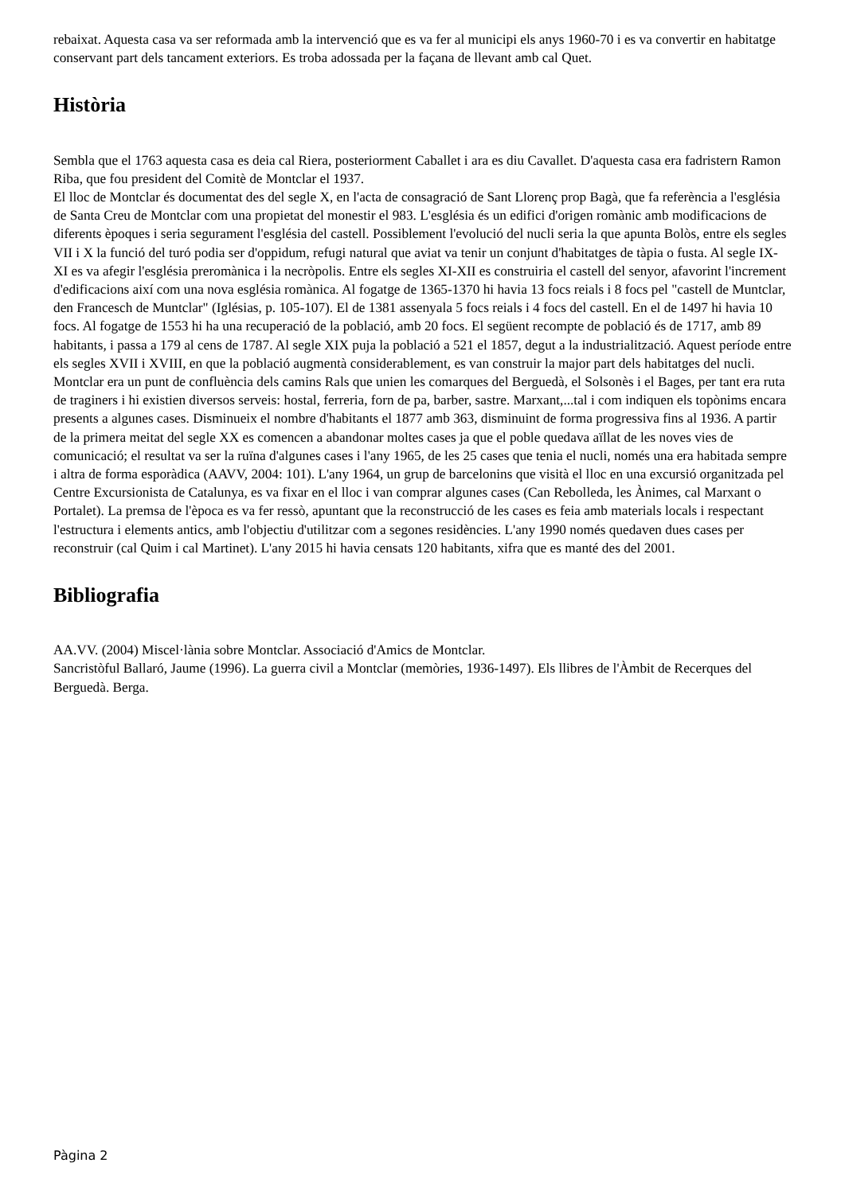rebaixat. Aquesta casa va ser reformada amb la intervenció que es va fer al municipi els anys 1960-70 i es va convertir en habitatge conservant part dels tancament exteriors. Es troba adossada per la façana de llevant amb cal Quet.
Història
Sembla que el 1763 aquesta casa es deia cal Riera, posteriorment Caballet i ara es diu Cavallet. D'aquesta casa era fadristern Ramon Riba, que fou president del Comitè de Montclar el 1937.
El lloc de Montclar és documentat des del segle X, en l'acta de consagració de Sant Llorenç prop Bagà, que fa referència a l'església de Santa Creu de Montclar com una propietat del monestir el 983. L'església és un edifici d'origen romànic amb modificacions de diferents èpoques i seria segurament l'església del castell. Possiblement l'evolució del nucli seria la que apunta Bolòs, entre els segles VII i X la funció del turó podia ser d'oppidum, refugi natural que aviat va tenir un conjunt d'habitatges de tàpia o fusta. Al segle IX-XI es va afegir l'església preromànica i la necròpolis. Entre els segles XI-XII es construiria el castell del senyor, afavorint l'increment d'edificacions així com una nova església romànica. Al fogatge de 1365-1370 hi havia 13 focs reials i 8 focs pel "castell de Muntclar, den Francesch de Muntclar" (Iglésias, p. 105-107). El de 1381 assenyala 5 focs reials i 4 focs del castell. En el de 1497 hi havia 10 focs. Al fogatge de 1553 hi ha una recuperació de la població, amb 20 focs. El següent recompte de població és de 1717, amb 89 habitants, i passa a 179 al cens de 1787. Al segle XIX puja la població a 521 el 1857, degut a la industrialització. Aquest període entre els segles XVII i XVIII, en que la població augmentà considerablement, es van construir la major part dels habitatges del nucli. Montclar era un punt de confluència dels camins Rals que unien les comarques del Berguedà, el Solsonès i el Bages, per tant era ruta de traginers i hi existien diversos serveis: hostal, ferreria, forn de pa, barber, sastre. Marxant,...tal i com indiquen els topònims encara presents a algunes cases. Disminueix el nombre d'habitants el 1877 amb 363, disminuint de forma progressiva fins al 1936. A partir de la primera meitat del segle XX es comencen a abandonar moltes cases ja que el poble quedava aïllat de les noves vies de comunicació; el resultat va ser la ruïna d'algunes cases i l'any 1965, de les 25 cases que tenia el nucli, només una era habitada sempre i altra de forma esporàdica (AAVV, 2004: 101). L'any 1964, un grup de barcelonins que visità el lloc en una excursió organitzada pel Centre Excursionista de Catalunya, es va fixar en el lloc i van comprar algunes cases (Can Rebolleda, les Ànimes, cal Marxant o Portalet). La premsa de l'època es va fer ressò, apuntant que la reconstrucció de les cases es feia amb materials locals i respectant l'estructura i elements antics, amb l'objectiu d'utilitzar com a segones residències. L'any 1990 només quedaven dues cases per reconstruir (cal Quim i cal Martinet). L'any 2015 hi havia censats 120 habitants, xifra que es manté des del 2001.
Bibliografia
AA.VV. (2004) Miscel·lània sobre Montclar. Associació d'Amics de Montclar.
Sancristòful Ballaró, Jaume (1996). La guerra civil a Montclar (memòries, 1936-1497). Els llibres de l'Àmbit de Recerques del Berguedà. Berga.
Pàgina 2